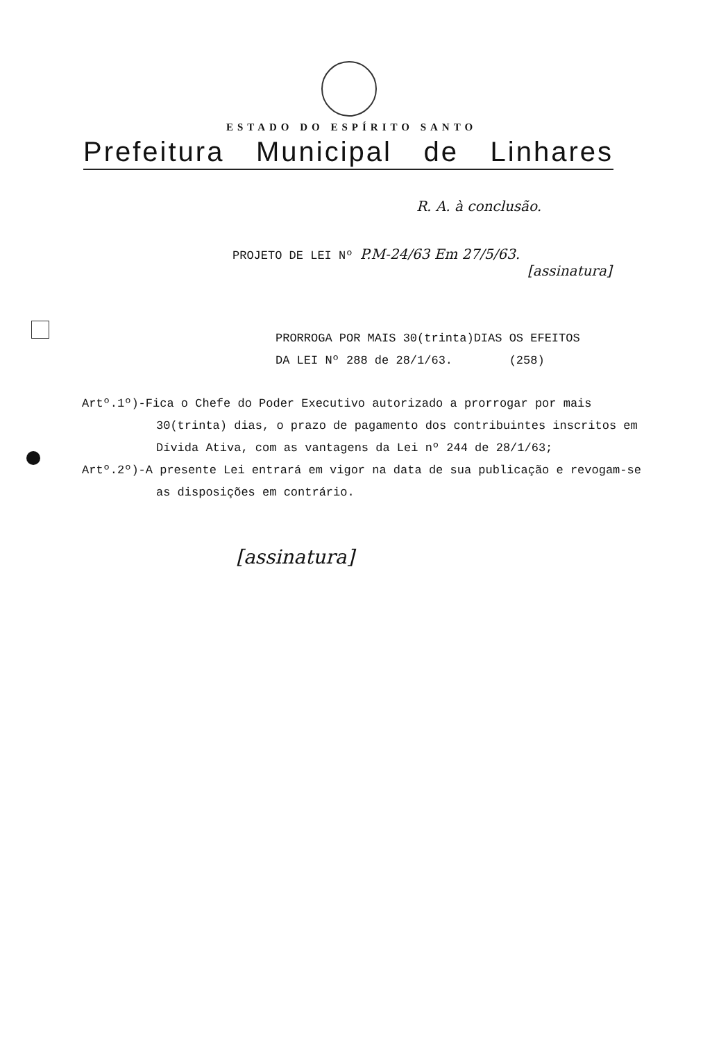ESTADO DO ESPÍRITO SANTO
Prefeitura Municipal de Linhares
R. A. à conclusão.
PROJETO DE LEI Nº P.M-24/63 Em 27/5/63.
[assinatura]
PRORROGA POR MAIS 30(trinta)DIAS OS EFEITOS
DA LEI Nº 288 de 28/1/63. (258)
Artº.1º)-Fica o Chefe do Poder Executivo autorizado a prorrogar por mais 30(trinta) dias, o prazo de pagamento dos contribuintes inscritos em Dívida Ativa, com as vantagens da Lei nº 244 de 28/1/63;
Artº.2º)-A presente Lei entrará em vigor na data de sua publicação e revogam-se as disposições em contrário.
[assinatura]